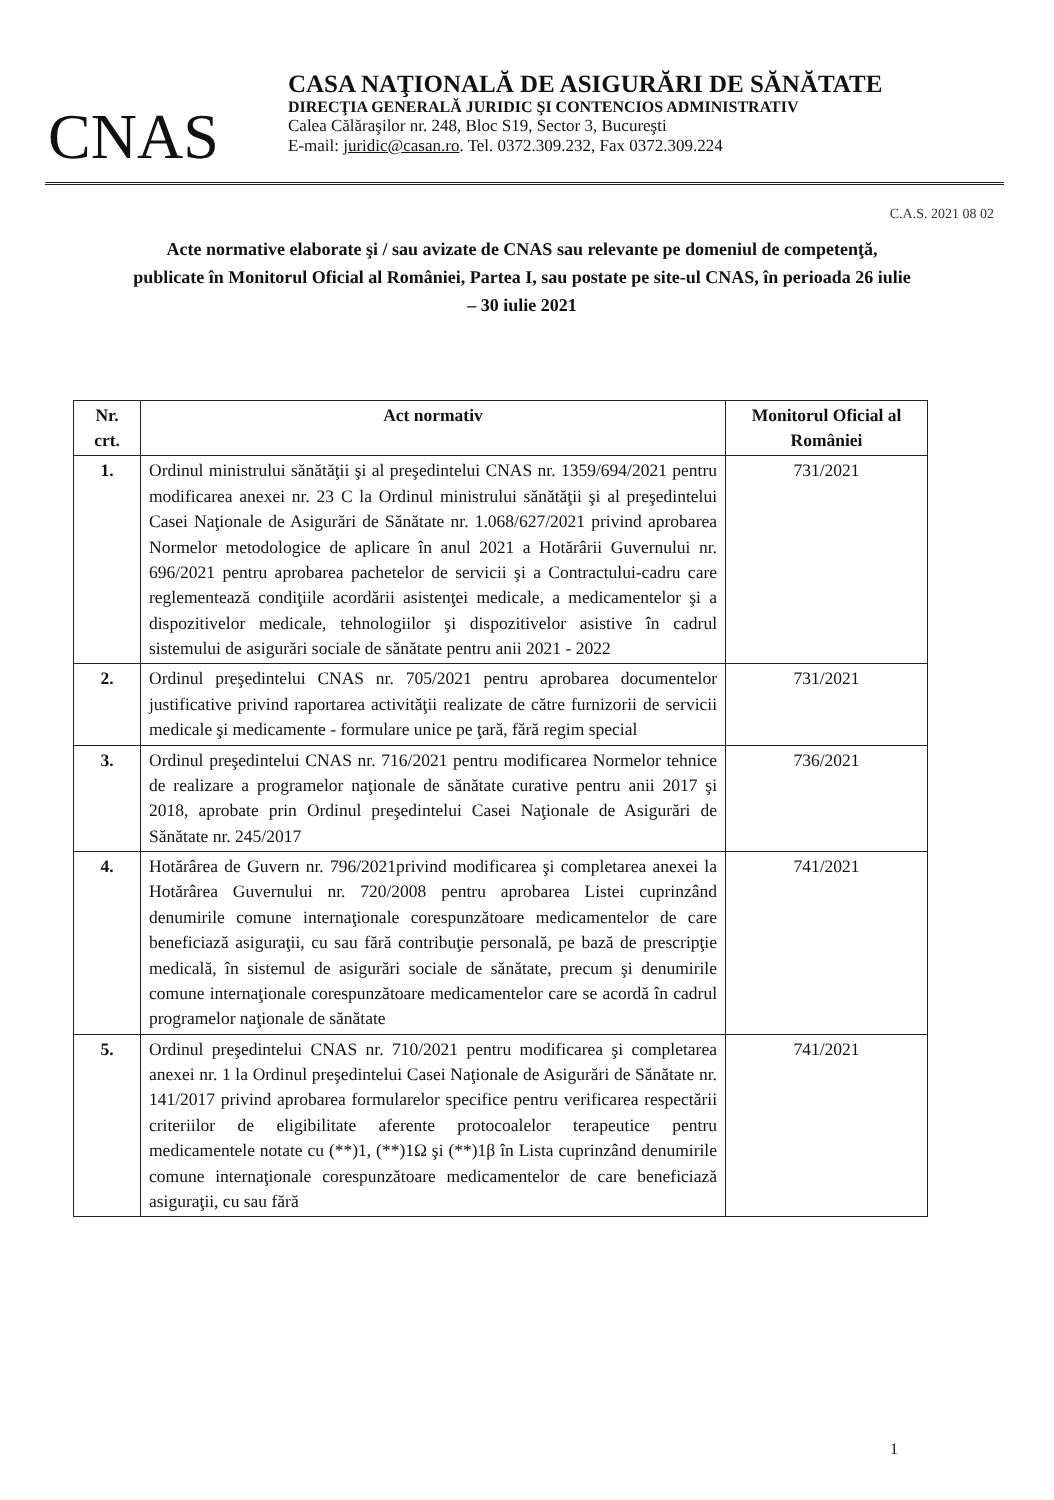CNAS
CASA NAŢIONALĂ DE ASIGURĂRI DE SĂNĂTATE
DIRECŢIA GENERALĂ JURIDIC ŞI CONTENCIOS ADMINISTRATIV
Calea Călăraşilor nr. 248, Bloc S19, Sector 3, Bucureşti
E-mail: juridic@casan.ro. Tel. 0372.309.232, Fax 0372.309.224
C.A.S. 2021 08 02
Acte normative elaborate şi / sau avizate de CNAS sau relevante pe domeniul de competenţă, publicate în Monitorul Oficial al României, Partea I, sau postate pe site-ul CNAS, în perioada 26 iulie – 30 iulie 2021
| Nr. crt. | Act normativ | Monitorul Oficial al României |
| --- | --- | --- |
| 1. | Ordinul ministrului sănătăţii şi al preşedintelui CNAS nr. 1359/694/2021 pentru modificarea anexei nr. 23 C la Ordinul ministrului sănătăţii şi al preşedintelui Casei Naţionale de Asigurări de Sănătate nr. 1.068/627/2021 privind aprobarea Normelor metodologice de aplicare în anul 2021 a Hotărârii Guvernului nr. 696/2021 pentru aprobarea pachetelor de servicii şi a Contractului-cadru care reglementează condiţiile acordării asistenţei medicale, a medicamentelor şi a dispozitivelor medicale, tehnologiilor şi dispozitivelor asistive în cadrul sistemului de asigurări sociale de sănătate pentru anii 2021 - 2022 | 731/2021 |
| 2. | Ordinul preşedintelui CNAS nr. 705/2021 pentru aprobarea documentelor justificative privind raportarea activităţii realizate de către furnizorii de servicii medicale şi medicamente - formulare unice pe ţară, fără regim special | 731/2021 |
| 3. | Ordinul preşedintelui CNAS nr. 716/2021 pentru modificarea Normelor tehnice de realizare a programelor naţionale de sănătate curative pentru anii 2017 şi 2018, aprobate prin Ordinul preşedintelui Casei Naţionale de Asigurări de Sănătate nr. 245/2017 | 736/2021 |
| 4. | Hotărârea de Guvern nr. 796/2021privind modificarea şi completarea anexei la Hotărârea Guvernului nr. 720/2008 pentru aprobarea Listei cuprinzând denumirile comune internaţionale corespunzătoare medicamentelor de care beneficiază asiguraţii, cu sau fără contribuţie personală, pe bază de prescripţie medicală, în sistemul de asigurări sociale de sănătate, precum şi denumirile comune internaţionale corespunzătoare medicamentelor care se acordă în cadrul programelor naţionale de sănătate | 741/2021 |
| 5. | Ordinul preşedintelui CNAS nr. 710/2021 pentru modificarea şi completarea anexei nr. 1 la Ordinul preşedintelui Casei Naţionale de Asigurări de Sănătate nr. 141/2017 privind aprobarea formularelor specifice pentru verificarea respectării criteriilor de eligibilitate aferente protocoalelor terapeutice pentru medicamentele notate cu (**)1, (**)1Ω şi (**)1β în Lista cuprinzând denumirile comune internaţionale corespunzătoare medicamentelor de care beneficiază asiguraţii, cu sau fără | 741/2021 |
1